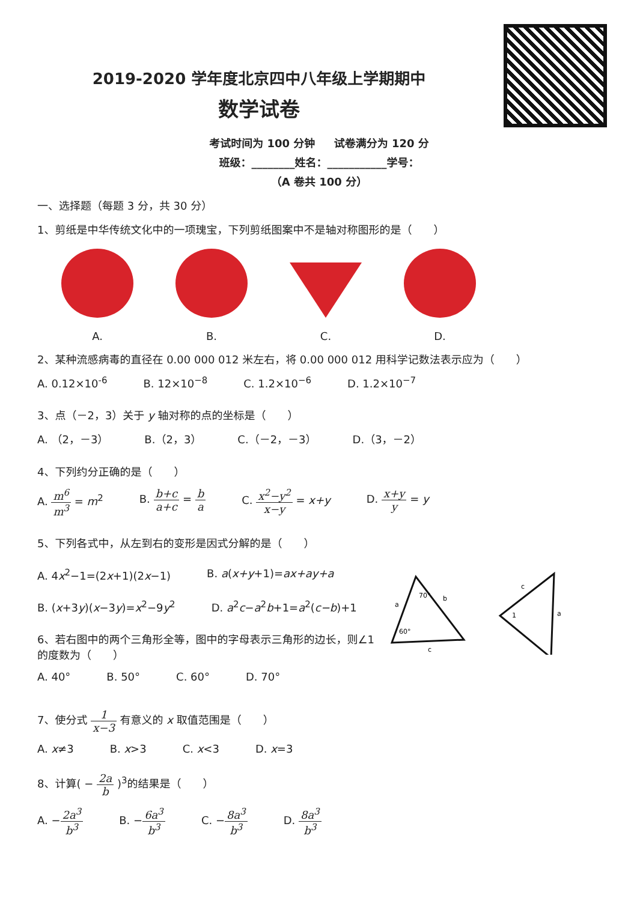2019-2020 学年度北京四中八年级上学期期中
数学试卷
考试时间为 100 分钟 试卷满分为 120 分
班级：________姓名：___________学号：
（A 卷共 100 分）
一、选择题（每题 3 分，共 30 分）
1、剪纸是中华传统文化中的一项瑰宝，下列剪纸图案中不是轴对称图形的是（　　）
A. B. C. D.
2、某种流感病毒的直径在 0.00 000 012 米左右，将 0.00 000 012 用科学记数法表示应为（　　）
A. 0.12×10<sup>-6</sup> B. 12×10<sup>−8</sup> C. 1.2×10<sup>−6</sup> D. 1.2×10<sup>−7</sup>
3、点（－2，3）关于 y 轴对称的点的坐标是（　　）
A. （2，－3） B.（2，3） C.（－2，－3） D.（3，－2）
4、下列约分正确的是（　　）
A. m<sup>6</sup> m<sup>3</sup> = m<sup>2</sup> B. b+c a+c = b a C. x<sup>2</sup>−y<sup>2</sup> x−y = x+y D. x+y y = y
5、下列各式中，从左到右的变形是因式分解的是（　　）
A. 4x<sup>2</sup>−1=(2x+1)(2x−1) B. a(x+y+1)=ax+ay+a
B. (x+3y)(x−3y)=x<sup>2</sup>−9y<sup>2</sup> D. a<sup>2</sup>c−a<sup>2</sup>b+1=a<sup>2</sup>(c−b)+1
6、若右图中的两个三角形全等，图中的字母表示三角形的边长，则∠1 的度数为（　　）
A. 40° B. 50° C. 60° D. 70°
70°
60°
a
b
c
c
a
1
7、使分式 1 x−3 有意义的 x 取值范围是（　　）
A. x≠3 B. x>3 C. x<3 D. x=3
8、计算( − 2a b )<sup>3</sup>的结果是（　　）
A. −2a<sup>3</sup> b<sup>3</sup> B. −6a<sup>3</sup> b<sup>3</sup> C. −8a<sup>3</sup> b<sup>3</sup> D. 8a<sup>3</sup> b<sup>3</sup>